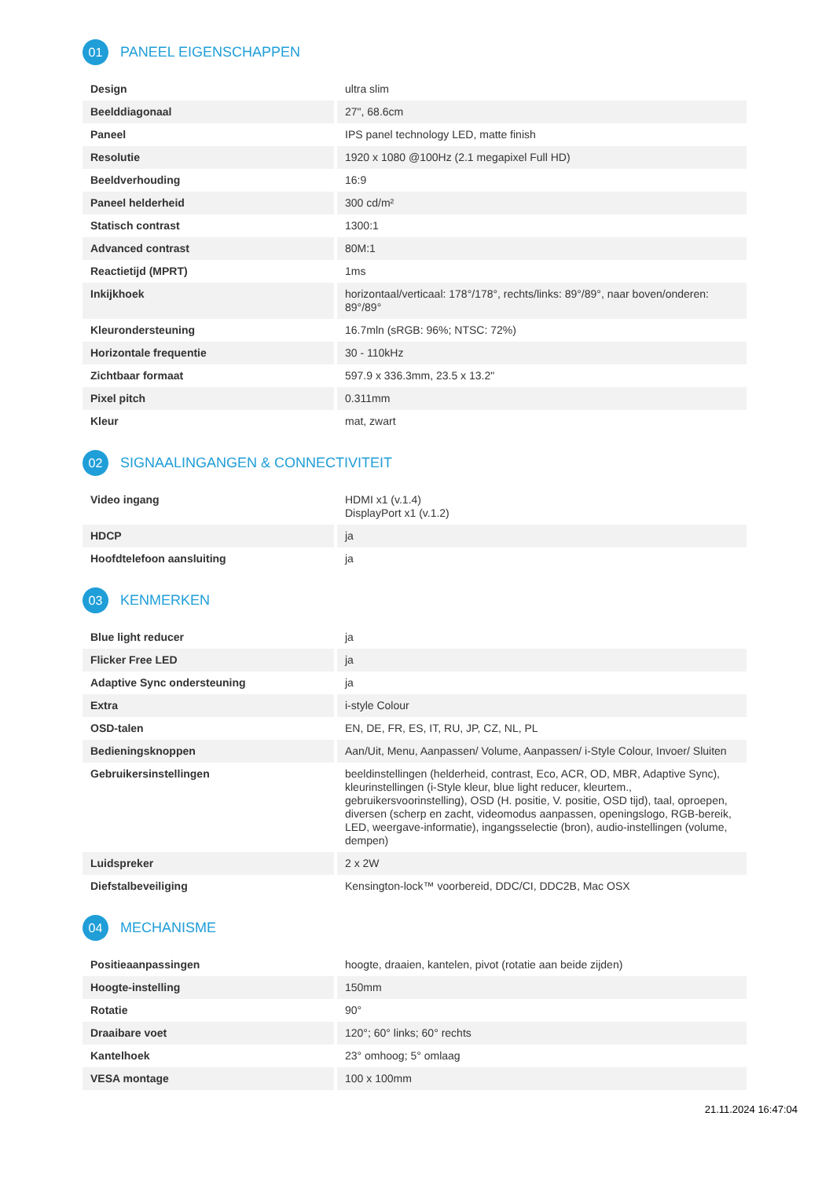01 PANEEL EIGENSCHAPPEN
| Design | ultra slim |
| Beelddiagonaal | 27", 68.6cm |
| Paneel | IPS panel technology LED, matte finish |
| Resolutie | 1920 x 1080 @100Hz (2.1 megapixel Full HD) |
| Beeldverhouding | 16:9 |
| Paneel helderheid | 300 cd/m² |
| Statisch contrast | 1300:1 |
| Advanced contrast | 80M:1 |
| Reactietijd (MPRT) | 1ms |
| Inkijkhoek | horizontaal/verticaal: 178°/178°, rechts/links: 89°/89°, naar boven/onderen: 89°/89° |
| Kleurondersteuning | 16.7mln (sRGB: 96%; NTSC: 72%) |
| Horizontale frequentie | 30 - 110kHz |
| Zichtbaar formaat | 597.9 x 336.3mm, 23.5 x 13.2" |
| Pixel pitch | 0.311mm |
| Kleur | mat, zwart |
02 SIGNAALINGANGEN & CONNECTIVITEIT
| Video ingang | HDMI x1 (v.1.4) DisplayPort x1 (v.1.2) |
| HDCP | ja |
| Hoofdtelefoon aansluiting | ja |
03 KENMERKEN
| Blue light reducer | ja |
| Flicker Free LED | ja |
| Adaptive Sync ondersteuning | ja |
| Extra | i-style Colour |
| OSD-talen | EN, DE, FR, ES, IT, RU, JP, CZ, NL, PL |
| Bedieningsknoppen | Aan/Uit, Menu, Aanpassen/ Volume, Aanpassen/ i-Style Colour, Invoer/ Sluiten |
| Gebruikersinstellingen | beeldinstellingen (helderheid, contrast, Eco, ACR, OD, MBR, Adaptive Sync), kleurinstellingen (i-Style kleur, blue light reducer, kleurtem., gebruikersvoorinstelling), OSD (H. positie, V. positie, OSD tijd), taal, oproepen, diversen (scherp en zacht, videomodus aanpassen, openingslogo, RGB-bereik, LED, weergave-informatie), ingangsselectie (bron), audio-instellingen (volume, dempen) |
| Luidspreker | 2 x 2W |
| Diefstalbeveiliging | Kensington-lock™ voorbereid, DDC/CI, DDC2B, Mac OSX |
04 MECHANISME
| Positieaanpassingen | hoogte, draaien, kantelen, pivot (rotatie aan beide zijden) |
| Hoogte-instelling | 150mm |
| Rotatie | 90° |
| Draaibare voet | 120°; 60° links; 60° rechts |
| Kantelhoek | 23° omhoog; 5° omlaag |
| VESA montage | 100 x 100mm |
21.11.2024 16:47:04